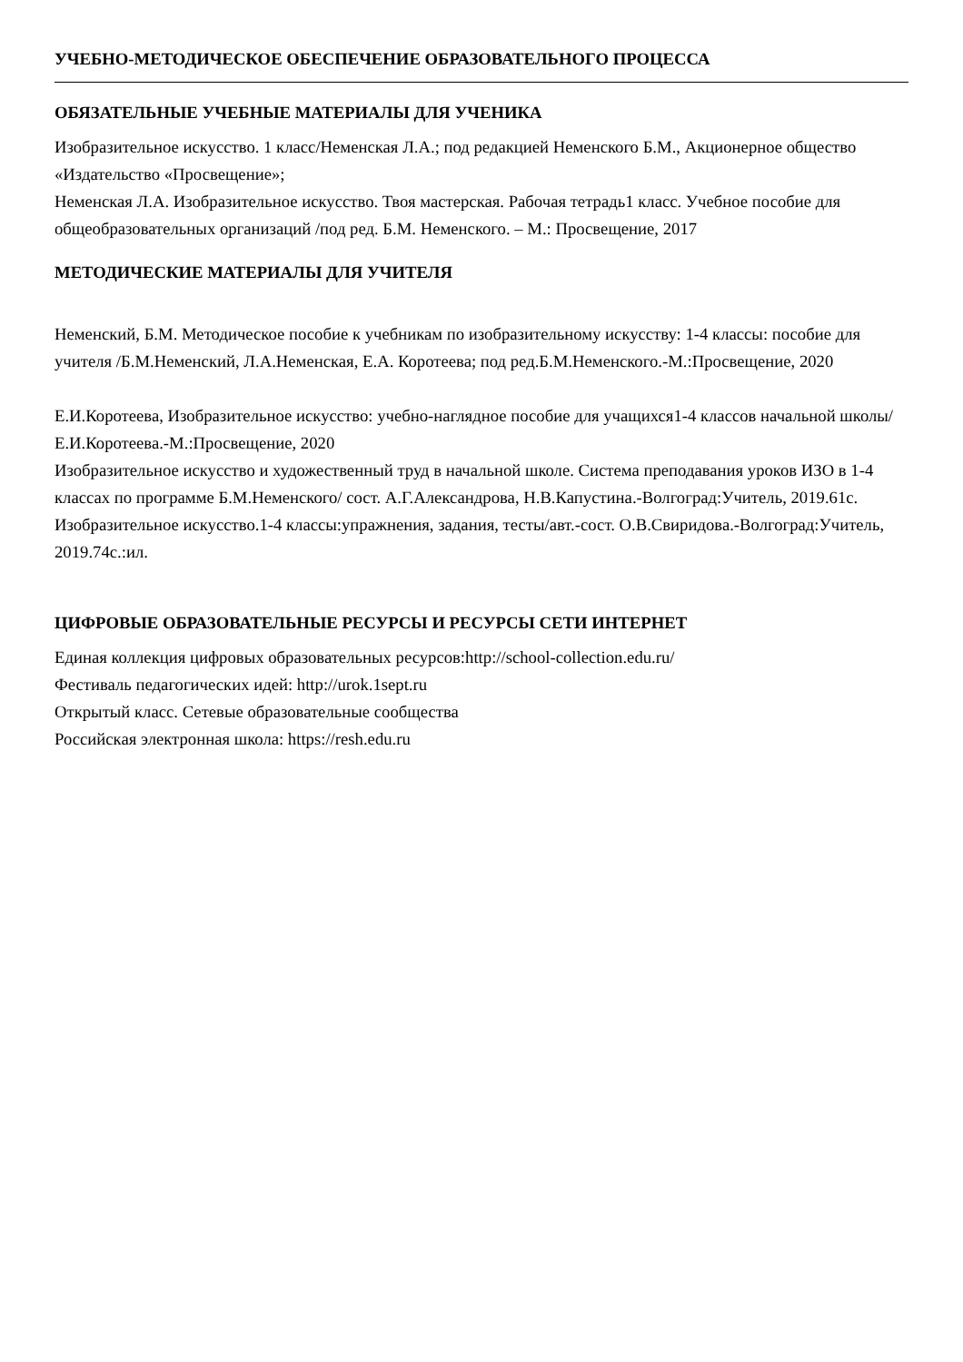УЧЕБНО-МЕТОДИЧЕСКОЕ ОБЕСПЕЧЕНИЕ ОБРАЗОВАТЕЛЬНОГО ПРОЦЕССА
ОБЯЗАТЕЛЬНЫЕ УЧЕБНЫЕ МАТЕРИАЛЫ ДЛЯ УЧЕНИКА
Изобразительное искусство. 1 класс/Неменская Л.А.; под редакцией Неменского Б.М., Акционерное общество «Издательство «Просвещение»;
Неменская Л.А. Изобразительное искусство. Твоя мастерская. Рабочая тетрадь1 класс. Учебное пособие для общеобразовательных организаций /под ред. Б.М. Неменского. – М.: Просвещение, 2017
МЕТОДИЧЕСКИЕ МАТЕРИАЛЫ ДЛЯ УЧИТЕЛЯ
Неменский, Б.М. Методическое пособие к учебникам по изобразительному искусству: 1-4 классы: пособие для учителя /Б.М.Неменский, Л.А.Неменская, Е.А. Коротеева; под ред.Б.М.Неменского.-М.:Просвещение, 2020
Е.И.Коротеева, Изобразительное искусство: учебно-наглядное пособие для учащихся1-4 классов начальной школы/ Е.И.Коротеева.-М.:Просвещение, 2020
Изобразительное искусство и художественный труд в начальной школе. Система преподавания уроков ИЗО в 1-4 классах по программе Б.М.Неменского/ сост. А.Г.Александрова, Н.В.Капустина.-Волгоград:Учитель, 2019.61с.
Изобразительное искусство.1-4 классы:упражнения, задания, тесты/авт.-сост. О.В.Свиридова.-Волгоград:Учитель, 2019.74с.:ил.
ЦИФРОВЫЕ ОБРАЗОВАТЕЛЬНЫЕ РЕСУРСЫ И РЕСУРСЫ СЕТИ ИНТЕРНЕТ
Единая коллекция цифровых образовательных ресурсов:http://school-collection.edu.ru/
Фестиваль педагогических идей: http://urok.1sept.ru
Открытый класс. Сетевые образовательные сообщества
Российская электронная школа: https://resh.edu.ru